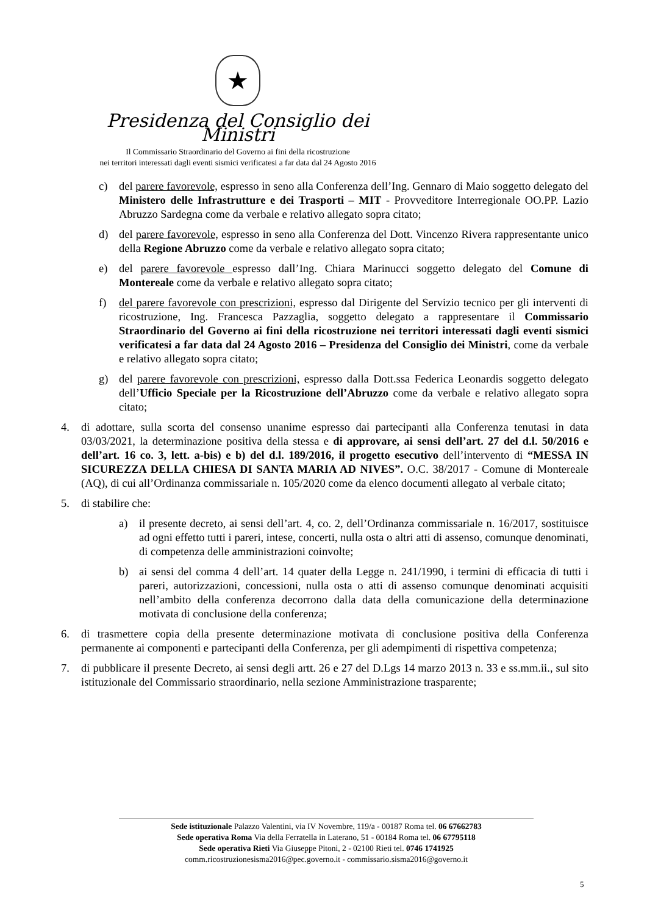★
Presidenza del Consiglio dei Ministri
Il Commissario Straordinario del Governo ai fini della ricostruzione
nei territori interessati dagli eventi sismici verificatesi a far data dal 24 Agosto 2016
c) del parere favorevole, espresso in seno alla Conferenza dell’Ing. Gennaro di Maio soggetto delegato del Ministero delle Infrastrutture e dei Trasporti – MIT - Provveditore Interregionale OO.PP. Lazio Abruzzo Sardegna come da verbale e relativo allegato sopra citato;
d) del parere favorevole, espresso in seno alla Conferenza del Dott. Vincenzo Rivera rappresentante unico della Regione Abruzzo come da verbale e relativo allegato sopra citato;
e) del parere favorevole espresso dall’Ing. Chiara Marinucci soggetto delegato del Comune di Montereale come da verbale e relativo allegato sopra citato;
f) del parere favorevole con prescrizioni, espresso dal Dirigente del Servizio tecnico per gli interventi di ricostruzione, Ing. Francesca Pazzaglia, soggetto delegato a rappresentare il Commissario Straordinario del Governo ai fini della ricostruzione nei territori interessati dagli eventi sismici verificatesi a far data dal 24 Agosto 2016 – Presidenza del Consiglio dei Ministri, come da verbale e relativo allegato sopra citato;
g) del parere favorevole con prescrizioni, espresso dalla Dott.ssa Federica Leonardis soggetto delegato dell’Ufficio Speciale per la Ricostruzione dell’Abruzzo come da verbale e relativo allegato sopra citato;
4. di adottare, sulla scorta del consenso unanime espresso dai partecipanti alla Conferenza tenutasi in data 03/03/2021, la determinazione positiva della stessa e di approvare, ai sensi dell’art. 27 del d.l. 50/2016 e dell’art. 16 co. 3, lett. a-bis) e b) del d.l. 189/2016, il progetto esecutivo dell’intervento di “MESSA IN SICUREZZA DELLA CHIESA DI SANTA MARIA AD NIVES”. O.C. 38/2017 - Comune di Montereale (AQ), di cui all’Ordinanza commissariale n. 105/2020 come da elenco documenti allegato al verbale citato;
5. di stabilire che:
a) il presente decreto, ai sensi dell’art. 4, co. 2, dell’Ordinanza commissariale n. 16/2017, sostituisce ad ogni effetto tutti i pareri, intese, concerti, nulla osta o altri atti di assenso, comunque denominati, di competenza delle amministrazioni coinvolte;
b) ai sensi del comma 4 dell’art. 14 quater della Legge n. 241/1990, i termini di efficacia di tutti i pareri, autorizzazioni, concessioni, nulla osta o atti di assenso comunque denominati acquisiti nell’ambito della conferenza decorrono dalla data della comunicazione della determinazione motivata di conclusione della conferenza;
6. di trasmettere copia della presente determinazione motivata di conclusione positiva della Conferenza permanente ai componenti e partecipanti della Conferenza, per gli adempimenti di rispettiva competenza;
7. di pubblicare il presente Decreto, ai sensi degli artt. 26 e 27 del D.Lgs 14 marzo 2013 n. 33 e ss.mm.ii., sul sito istituzionale del Commissario straordinario, nella sezione Amministrazione trasparente;
Sede istituzionale Palazzo Valentini, via IV Novembre, 119/a - 00187 Roma tel. 06 67662783
Sede operativa Roma Via della Ferratella in Laterano, 51 - 00184 Roma tel. 06 67795118
Sede operativa Rieti Via Giuseppe Pitoni, 2 - 02100 Rieti tel. 0746 1741925
comm.ricostruzionesisma2016@pec.governo.it - commissario.sisma2016@governo.it
5